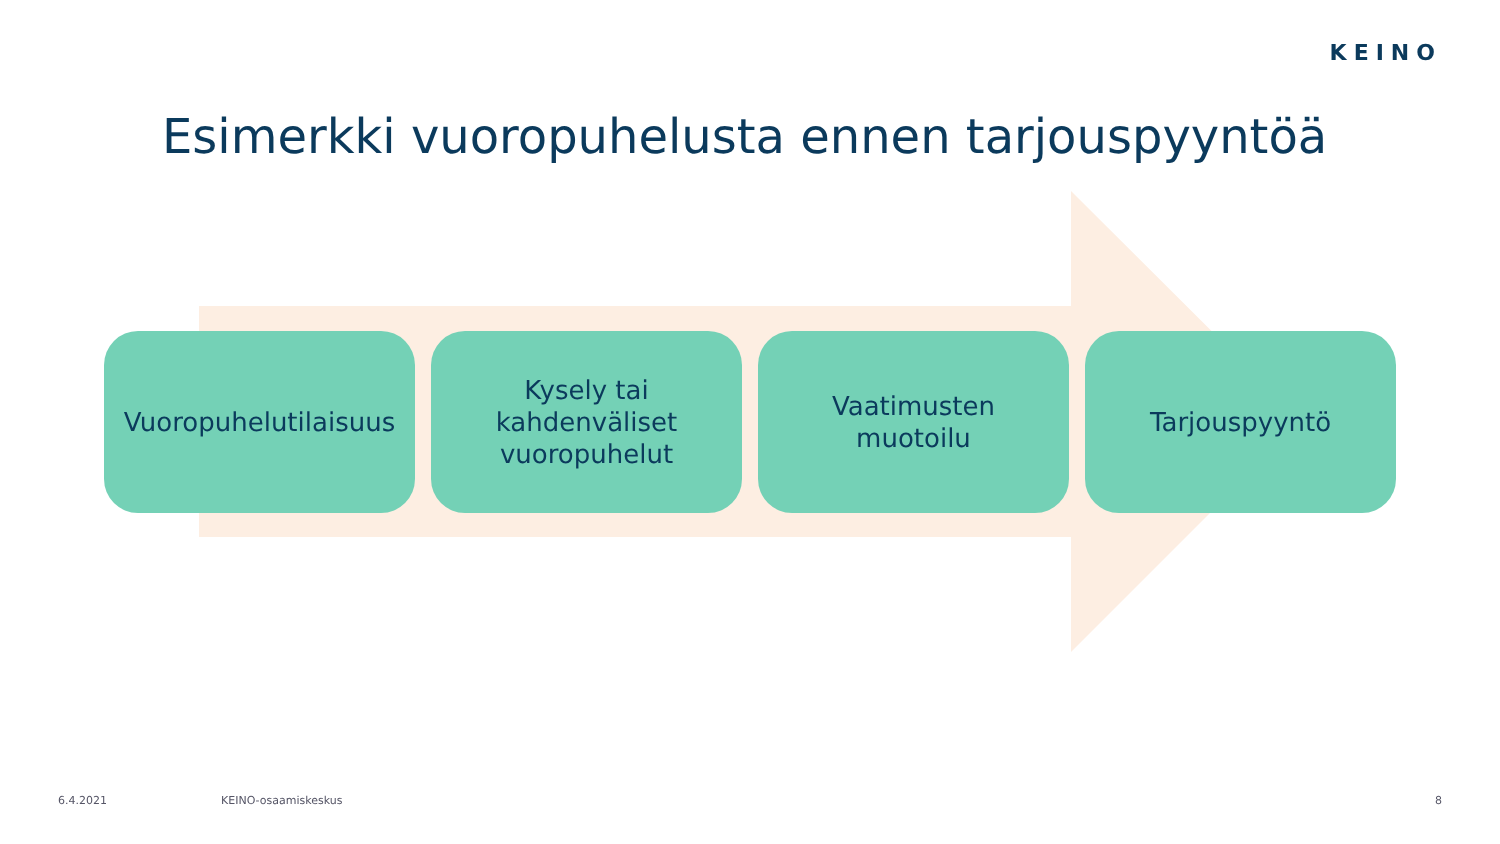KEINO
Esimerkki vuoropuhelusta ennen tarjouspyyntöä
Vuoropuhelutilaisuus
Kysely tai
kahdenväliset
vuoropuhelut
Vaatimusten
muotoilu
Tarjouspyyntö
6.4.2021 KEINO-osaamiskeskus 8